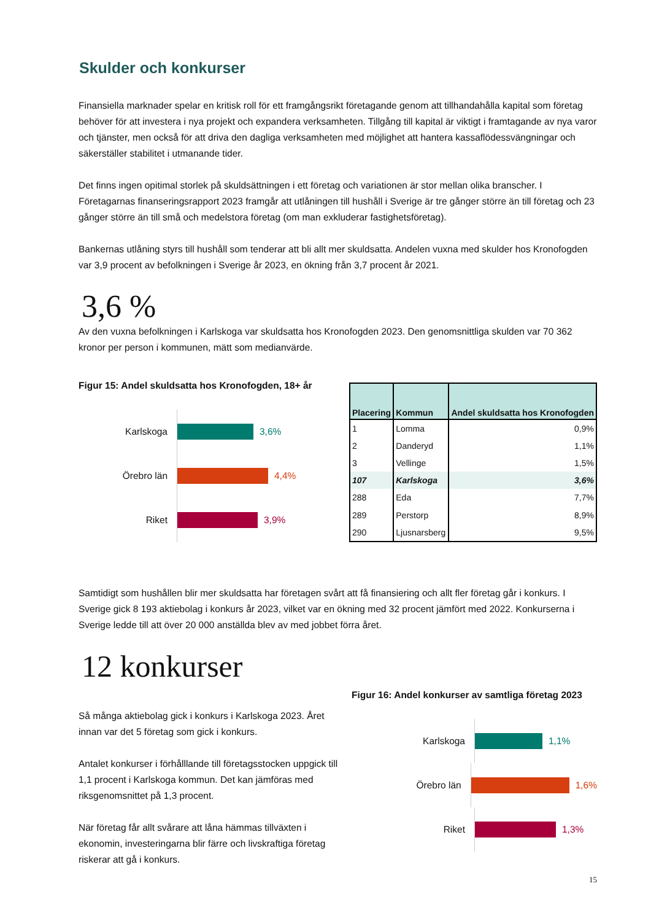Skulder och konkurser
Finansiella marknader spelar en kritisk roll för ett framgångsrikt företagande genom att tillhandahålla kapital som företag behöver för att investera i nya projekt och expandera verksamheten. Tillgång till kapital är viktigt i framtagande av nya varor och tjänster, men också för att driva den dagliga verksamheten med möjlighet att hantera kassaflödessvängningar och säkerställer stabilitet i utmanande tider.
Det finns ingen opitimal storlek på skuldsättningen i ett företag och variationen är stor mellan olika branscher. I Företagarnas finanseringsrapport 2023 framgår att utlåningen till hushåll i Sverige är tre gånger större än till företag och 23 gånger större än till små och medelstora företag (om man exkluderar fastighetsföretag).
Bankernas utlåning styrs till hushåll som tenderar att bli allt mer skuldsatta. Andelen vuxna med skulder hos Kronofogden var 3,9 procent av befolkningen i Sverige år 2023, en ökning från 3,7 procent år 2021.
3,6 %
Av den vuxna befolkningen i Karlskoga var skuldsatta hos Kronofogden 2023. Den genomsnittliga skulden var 70 362 kronor per person i kommunen, mätt som medianvärde.
Figur 15: Andel skuldsatta hos Kronofogden, 18+ år
Karlskoga
3,6%
Örebro län
4,4%
Riket
3,9%
| Placering | Kommun | Andel skuldsatta hos Kronofogden |
| --- | --- | --- |
| 1 | Lomma | 0,9% |
| 2 | Danderyd | 1,1% |
| 3 | Vellinge | 1,5% |
| 107 | Karlskoga | 3,6% |
| 288 | Eda | 7,7% |
| 289 | Perstorp | 8,9% |
| 290 | Ljusnarsberg | 9,5% |
Samtidigt som hushållen blir mer skuldsatta har företagen svårt att få finansiering och allt fler företag går i konkurs. I Sverige gick 8 193 aktiebolag i konkurs år 2023, vilket var en ökning med 32 procent jämfört med 2022. Konkurserna i Sverige ledde till att över 20 000 anställda blev av med jobbet förra året.
12 konkurser
Så många aktiebolag gick i konkurs i Karlskoga 2023. Året innan var det 5 företag som gick i konkurs.
Antalet konkurser i förhålllande till företagsstocken uppgick till 1,1 procent i Karlskoga kommun. Det kan jämföras med riksgenomsnittet på 1,3 procent.
När företag får allt svårare att låna hämmas tillväxten i ekonomin, investeringarna blir färre och livskraftiga företag riskerar att gå i konkurs.
Figur 16: Andel konkurser av samtliga företag 2023
Karlskoga
1,1%
Örebro län
1,6%
Riket
1,3%
15